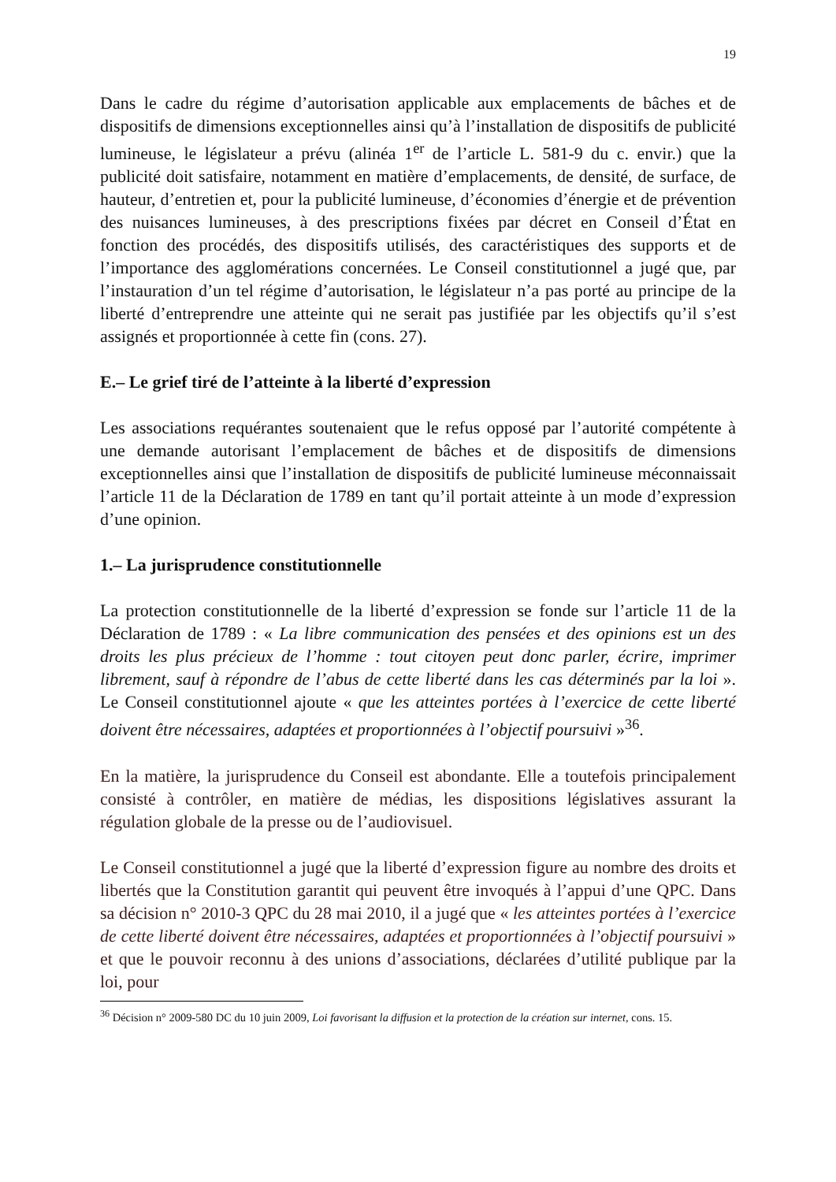19
Dans le cadre du régime d’autorisation applicable aux emplacements de bâches et de dispositifs de dimensions exceptionnelles ainsi qu’à l’installation de dispositifs de publicité lumineuse, le législateur a prévu (alinéa 1<sup>er</sup> de l’article L. 581-9 du c. envir.) que la publicité doit satisfaire, notamment en matière d’emplacements, de densité, de surface, de hauteur, d’entretien et, pour la publicité lumineuse, d’économies d’énergie et de prévention des nuisances lumineuses, à des prescriptions fixées par décret en Conseil d’État en fonction des procédés, des dispositifs utilisés, des caractéristiques des supports et de l’importance des agglomérations concernées. Le Conseil constitutionnel a jugé que, par l’instauration d’un tel régime d’autorisation, le législateur n’a pas porté au principe de la liberté d’entreprendre une atteinte qui ne serait pas justifiée par les objectifs qu’il s’est assignés et proportionnée à cette fin (cons. 27).
E.– Le grief tiré de l’atteinte à la liberté d’expression
Les associations requérantes soutenaient que le refus opposé par l’autorité compétente à une demande autorisant l’emplacement de bâches et de dispositifs de dimensions exceptionnelles ainsi que l’installation de dispositifs de publicité lumineuse méconnaissait l’article 11 de la Déclaration de 1789 en tant qu’il portait atteinte à un mode d’expression d’une opinion.
1.– La jurisprudence constitutionnelle
La protection constitutionnelle de la liberté d’expression se fonde sur l’article 11 de la Déclaration de 1789 : « La libre communication des pensées et des opinions est un des droits les plus précieux de l’homme : tout citoyen peut donc parler, écrire, imprimer librement, sauf à répondre de l’abus de cette liberté dans les cas déterminés par la loi ». Le Conseil constitutionnel ajoute « que les atteintes portées à l’exercice de cette liberté doivent être nécessaires, adaptées et proportionnées à l’objectif poursuivi »<sup>36</sup>.
En la matière, la jurisprudence du Conseil est abondante. Elle a toutefois principalement consisté à contrôler, en matière de médias, les dispositions législatives assurant la régulation globale de la presse ou de l’audiovisuel.
Le Conseil constitutionnel a jugé que la liberté d’expression figure au nombre des droits et libertés que la Constitution garantit qui peuvent être invoqués à l’appui d’une QPC. Dans sa décision n° 2010-3 QPC du 28 mai 2010, il a jugé que « les atteintes portées à l’exercice de cette liberté doivent être nécessaires, adaptées et proportionnées à l’objectif poursuivi » et que le pouvoir reconnu à des unions d’associations, déclarées d’utilité publique par la loi, pour
<sup>36</sup> Décision n° 2009-580 DC du 10 juin 2009, Loi favorisant la diffusion et la protection de la création sur internet, cons. 15.